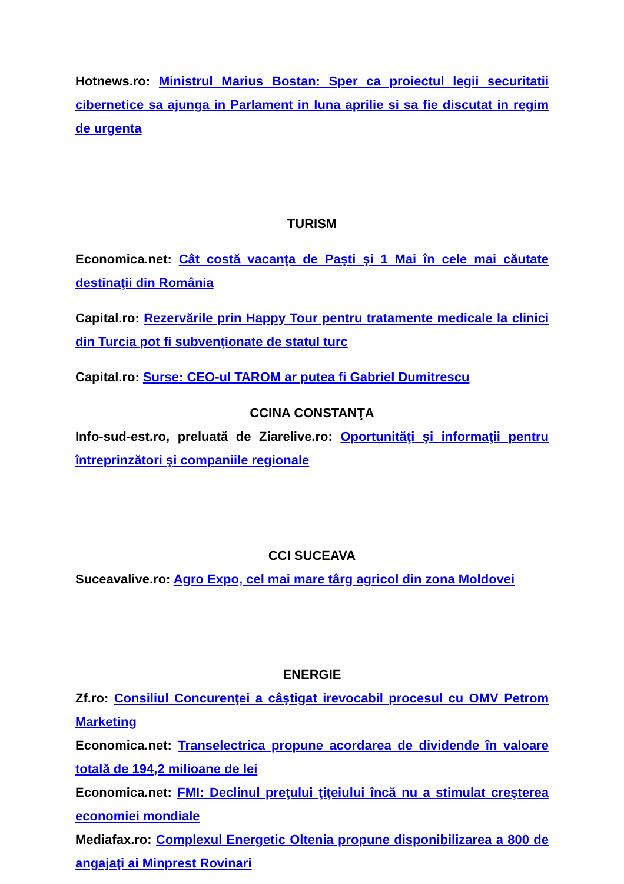Hotnews.ro: Ministrul Marius Bostan: Sper ca proiectul legii securitatii cibernetice sa ajunga in Parlament in luna aprilie si sa fie discutat in regim de urgenta
TURISM
Economica.net: Cât costă vacanţa de Paşti şi 1 Mai în cele mai căutate destinaţii din România
Capital.ro: Rezervările prin Happy Tour pentru tratamente medicale la clinici din Turcia pot fi subvenţionate de statul turc
Capital.ro: Surse: CEO-ul TAROM ar putea fi Gabriel Dumitrescu
CCINA CONSTANŢA
Info-sud-est.ro, preluată de Ziarelive.ro: Oportunităţi şi informaţii pentru întreprinzători şi companiile regionale
CCI SUCEAVA
Suceavalive.ro: Agro Expo, cel mai mare târg agricol din zona Moldovei
ENERGIE
Zf.ro: Consiliul Concurenţei a câştigat irevocabil procesul cu OMV Petrom Marketing
Economica.net: Transelectrica propune acordarea de dividende în valoare totală de 194,2 milioane de lei
Economica.net: FMI: Declinul preţului ţiţeiului încă nu a stimulat creşterea economiei mondiale
Mediafax.ro: Complexul Energetic Oltenia propune disponibilizarea a 800 de angajaţi ai Minprest Rovinari